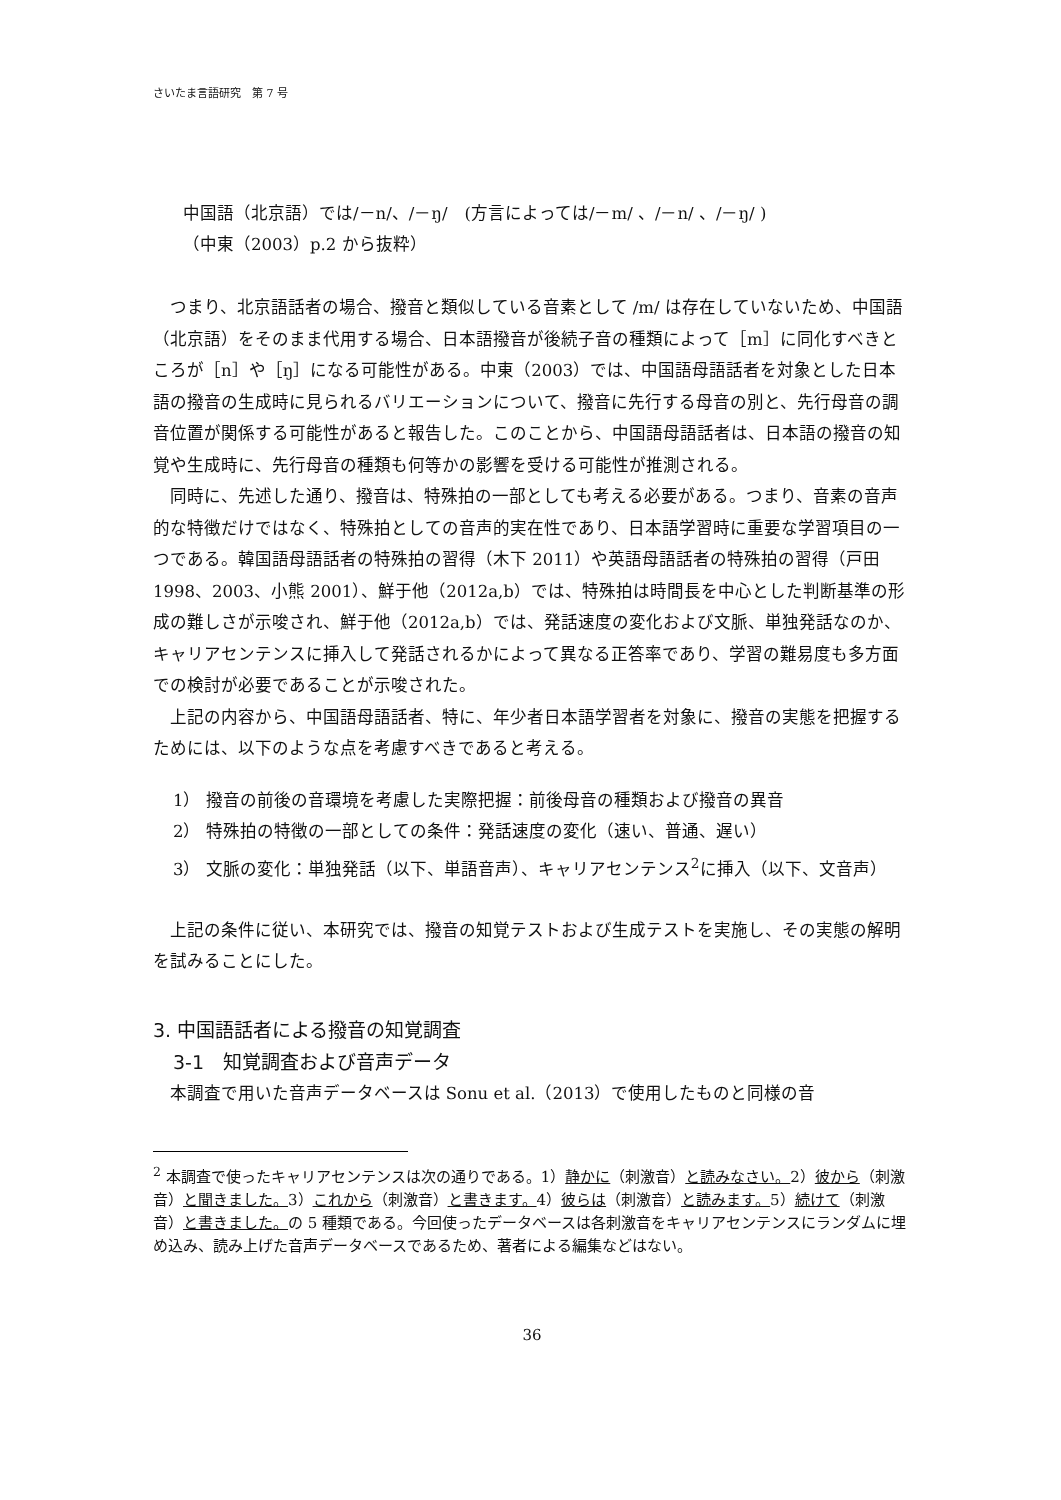さいたま言語研究　第 7 号
中国語（北京語）では/－n/、/－ŋ/　(方言によっては/－m/ 、/－n/ 、/－ŋ/ )
（中東（2003）p.2 から抜粋）
つまり、北京語話者の場合、撥音と類似している音素として /m/ は存在していないため、中国語（北京語）をそのまま代用する場合、日本語撥音が後続子音の種類によって［m］に同化すべきところが［n］や［ŋ］になる可能性がある。中東（2003）では、中国語母語話者を対象とした日本語の撥音の生成時に見られるバリエーションについて、撥音に先行する母音の別と、先行母音の調音位置が関係する可能性があると報告した。このことから、中国語母語話者は、日本語の撥音の知覚や生成時に、先行母音の種類も何等かの影響を受ける可能性が推測される。
同時に、先述した通り、撥音は、特殊拍の一部としても考える必要がある。つまり、音素の音声的な特徴だけではなく、特殊拍としての音声的実在性であり、日本語学習時に重要な学習項目の一つである。韓国語母語話者の特殊拍の習得（木下 2011）や英語母語話者の特殊拍の習得（戸田 1998、2003、小熊 2001）、鮮于他（2012a,b）では、特殊拍は時間長を中心とした判断基準の形成の難しさが示唆され、鮮于他（2012a,b）では、発話速度の変化および文脈、単独発話なのか、キャリアセンテンスに挿入して発話されるかによって異なる正答率であり、学習の難易度も多方面での検討が必要であることが示唆された。
上記の内容から、中国語母語話者、特に、年少者日本語学習者を対象に、撥音の実態を把握するためには、以下のような点を考慮すべきであると考える。
1） 撥音の前後の音環境を考慮した実際把握：前後母音の種類および撥音の異音
2） 特殊拍の特徴の一部としての条件：発話速度の変化（速い、普通、遅い）
3） 文脈の変化：単独発話（以下、単語音声）、キャリアセンテンス<sup>2</sup>に挿入（以下、文音声）
上記の条件に従い、本研究では、撥音の知覚テストおよび生成テストを実施し、その実態の解明を試みることにした。
3. 中国語話者による撥音の知覚調査
3-1　知覚調査および音声データ
本調査で用いた音声データベースは Sonu et al.（2013）で使用したものと同様の音
<sup>2</sup> 本調査で使ったキャリアセンテンスは次の通りである。1）静かに（刺激音）と読みなさい。2）彼から（刺激音）と聞きました。3）これから（刺激音）と書きます。4）彼らは（刺激音）と読みます。5）続けて（刺激音）と書きました。の 5 種類である。今回使ったデータベースは各刺激音をキャリアセンテンスにランダムに埋め込み、読み上げた音声データベースであるため、著者による編集などはない。
36